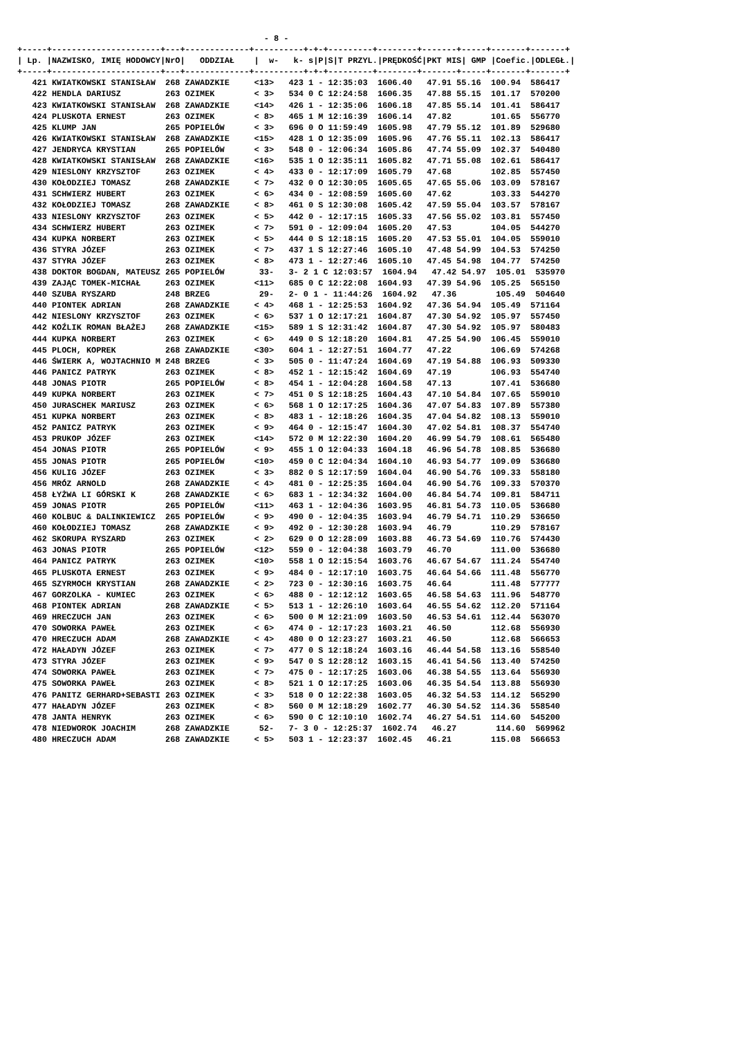- 8 -
+-----+----------------------+---+-------------+----------+-+-+---------+--------+-------+-----+-------+-------+
| Lp. |NAZWISKO, IMIĘ HODOWCY|NrO|   ODDZIAŁ    |  w-   k- s|P|S|T PRZYL.|PRĘDKOŚĆ|PKT MIS| GMP |Coefic.|ODLEGŁ.|
+-----+----------------------+---+-------------+----------+-+-+---------+--------+-------+-----+-------+-------+
   421 KWIATKOWSKI STANISŁAW  268 ZAWADZKIE     <13>   423 1 - 12:35:03  1606.40   47.91 55.16  100.94  586417
   422 HENDLA DARIUSZ         263 OZIMEK        < 3>   534 0 C 12:24:58  1606.35   47.88 55.15  101.17  570200
   423 KWIATKOWSKI STANISŁAW  268 ZAWADZKIE     <14>   426 1 - 12:35:06  1606.18   47.85 55.14  101.41  586417
   424 PLUSKOTA ERNEST        263 OZIMEK        < 8>   465 1 M 12:16:39  1606.14   47.82        101.65  556770
   425 KLUMP JAN              265 POPIELÓW      < 3>   696 0 O 11:59:49  1605.98   47.79 55.12  101.89  529680
   426 KWIATKOWSKI STANISŁAW  268 ZAWADZKIE     <15>   428 1 O 12:35:09  1605.96   47.76 55.11  102.13  586417
   427 JENDRYCA KRYSTIAN      265 POPIELÓW      < 3>   548 0 - 12:06:34  1605.86   47.74 55.09  102.37  540480
   428 KWIATKOWSKI STANISŁAW  268 ZAWADZKIE     <16>   535 1 O 12:35:11  1605.82   47.71 55.08  102.61  586417
   429 NIESLONY KRZYSZTOF     263 OZIMEK        < 4>   433 0 - 12:17:09  1605.79   47.68        102.85  557450
   430 KOŁODZIEJ TOMASZ       268 ZAWADZKIE     < 7>   432 0 O 12:30:05  1605.65   47.65 55.06  103.09  578167
   431 SCHWIERZ HUBERT        263 OZIMEK        < 6>   434 0 - 12:08:59  1605.60   47.62        103.33  544270
   432 KOŁODZIEJ TOMASZ       268 ZAWADZKIE     < 8>   461 0 S 12:30:08  1605.42   47.59 55.04  103.57  578167
   433 NIESLONY KRZYSZTOF     263 OZIMEK        < 5>   442 0 - 12:17:15  1605.33   47.56 55.02  103.81  557450
   434 SCHWIERZ HUBERT        263 OZIMEK        < 7>   591 0 - 12:09:04  1605.20   47.53        104.05  544270
   434 KUPKA NORBERT          263 OZIMEK        < 5>   444 0 S 12:18:15  1605.20   47.53 55.01  104.05  559010
   436 STYRA JÓZEF            263 OZIMEK        < 7>   437 1 S 12:27:46  1605.10   47.48 54.99  104.53  574250
   437 STYRA JÓZEF            263 OZIMEK        < 8>   473 1 - 12:27:46  1605.10   47.45 54.98  104.77  574250
   438 DOKTOR BOGDAN, MATEUSZ 265 POPIELÓW       33-   3- 2 1 C 12:03:57  1604.94   47.42 54.97  105.01  535970
   439 ZAJĄC TOMEK-MICHAŁ     263 OZIMEK        <11>   685 0 C 12:22:08  1604.93   47.39 54.96  105.25  565150
   440 SZUBA RYSZARD          248 BRZEG          29-   2- 0 1 - 11:44:26  1604.92   47.36        105.49  504640
   440 PIONTEK ADRIAN         268 ZAWADZKIE     < 4>   468 1 - 12:25:53  1604.92   47.36 54.94  105.49  571164
   442 NIESLONY KRZYSZTOF     263 OZIMEK        < 6>   537 1 O 12:17:21  1604.87   47.30 54.92  105.97  557450
   442 KOŹLIK ROMAN BŁAŻEJ    268 ZAWADZKIE     <15>   589 1 S 12:31:42  1604.87   47.30 54.92  105.97  580483
   444 KUPKA NORBERT          263 OZIMEK        < 6>   449 0 S 12:18:20  1604.81   47.25 54.90  106.45  559010
   445 PLOCH, KOPREK          268 ZAWADZKIE     <30>   604 1 - 12:27:51  1604.77   47.22        106.69  574268
   446 ŚWIERK A, WOJTACHNIO M 248 BRZEG         < 3>   505 0 - 11:47:24  1604.69   47.19 54.88  106.93  509330
   446 PANICZ PATRYK          263 OZIMEK        < 8>   452 1 - 12:15:42  1604.69   47.19        106.93  554740
   448 JONAS PIOTR            265 POPIELÓW      < 8>   454 1 - 12:04:28  1604.58   47.13        107.41  536680
   449 KUPKA NORBERT          263 OZIMEK        < 7>   451 0 S 12:18:25  1604.43   47.10 54.84  107.65  559010
   450 JURASCHEK MARIUSZ      263 OZIMEK        < 6>   568 1 O 12:17:25  1604.36   47.07 54.83  107.89  557380
   451 KUPKA NORBERT          263 OZIMEK        < 8>   483 1 - 12:18:26  1604.35   47.04 54.82  108.13  559010
   452 PANICZ PATRYK          263 OZIMEK        < 9>   464 0 - 12:15:47  1604.30   47.02 54.81  108.37  554740
   453 PRUKOP JÓZEF           263 OZIMEK        <14>   572 0 M 12:22:30  1604.20   46.99 54.79  108.61  565480
   454 JONAS PIOTR            265 POPIELÓW      < 9>   455 1 O 12:04:33  1604.18   46.96 54.78  108.85  536680
   455 JONAS PIOTR            265 POPIELÓW      <10>   459 0 C 12:04:34  1604.10   46.93 54.77  109.09  536680
   456 KULIG JÓZEF            263 OZIMEK        < 3>   882 0 S 12:17:59  1604.04   46.90 54.76  109.33  558180
   456 MRÓZ ARNOLD            268 ZAWADZKIE     < 4>   481 0 - 12:25:35  1604.04   46.90 54.76  109.33  570370
   458 ŁYŻWA LI GÓRSKI K      268 ZAWADZKIE     < 6>   683 1 - 12:34:32  1604.00   46.84 54.74  109.81  584711
   459 JONAS PIOTR            265 POPIELÓW      <11>   463 1 - 12:04:36  1603.95   46.81 54.73  110.05  536680
   460 KOLBUC & DALINKIEWICZ  265 POPIELÓW      < 9>   490 0 - 12:04:35  1603.94   46.79 54.71  110.29  536650
   460 KOŁODZIEJ TOMASZ       268 ZAWADZKIE     < 9>   492 0 - 12:30:28  1603.94   46.79        110.29  578167
   462 SKORUPA RYSZARD        263 OZIMEK        < 2>   629 0 O 12:28:09  1603.88   46.73 54.69  110.76  574430
   463 JONAS PIOTR            265 POPIELÓW      <12>   559 0 - 12:04:38  1603.79   46.70        111.00  536680
   464 PANICZ PATRYK          263 OZIMEK        <10>   558 1 O 12:15:54  1603.76   46.67 54.67  111.24  554740
   465 PLUSKOTA ERNEST        263 OZIMEK        < 9>   484 0 - 12:17:10  1603.75   46.64 54.66  111.48  556770
   465 SZYRMOCH KRYSTIAN      268 ZAWADZKIE     < 2>   723 0 - 12:30:16  1603.75   46.64        111.48  577777
   467 GORZOLKA - KUMIEC      263 OZIMEK        < 6>   488 0 - 12:12:12  1603.65   46.58 54.63  111.96  548770
   468 PIONTEK ADRIAN         268 ZAWADZKIE     < 5>   513 1 - 12:26:10  1603.64   46.55 54.62  112.20  571164
   469 HRECZUCH JAN           263 OZIMEK        < 6>   500 0 M 12:21:09  1603.50   46.53 54.61  112.44  563070
   470 SOWORKA PAWEŁ          263 OZIMEK        < 6>   474 0 - 12:17:23  1603.21   46.50        112.68  556930
   470 HRECZUCH ADAM          268 ZAWADZKIE     < 4>   480 0 O 12:23:27  1603.21   46.50        112.68  566653
   472 HAŁADYN JÓZEF          263 OZIMEK        < 7>   477 0 S 12:18:24  1603.16   46.44 54.58  113.16  558540
   473 STYRA JÓZEF            263 OZIMEK        < 9>   547 0 S 12:28:12  1603.15   46.41 54.56  113.40  574250
   474 SOWORKA PAWEŁ          263 OZIMEK        < 7>   475 0 - 12:17:25  1603.06   46.38 54.55  113.64  556930
   475 SOWORKA PAWEŁ          263 OZIMEK        < 8>   521 1 O 12:17:25  1603.06   46.35 54.54  113.88  556930
   476 PANITZ GERHARD+SEBASTI 263 OZIMEK        < 3>   518 0 O 12:22:38  1603.05   46.32 54.53  114.12  565290
   477 HAŁADYN JÓZEF          263 OZIMEK        < 8>   560 0 M 12:18:29  1602.77   46.30 54.52  114.36  558540
   478 JANTA HENRYK           263 OZIMEK        < 6>   590 0 C 12:10:10  1602.74   46.27 54.51  114.60  545200
   478 NIEDWOROK JOACHIM      268 ZAWADZKIE      52-   7- 3 0 - 12:25:37  1602.74   46.27        114.60  569962
   480 HRECZUCH ADAM          268 ZAWADZKIE     < 5>   503 1 - 12:23:37  1602.45   46.21        115.08  566653